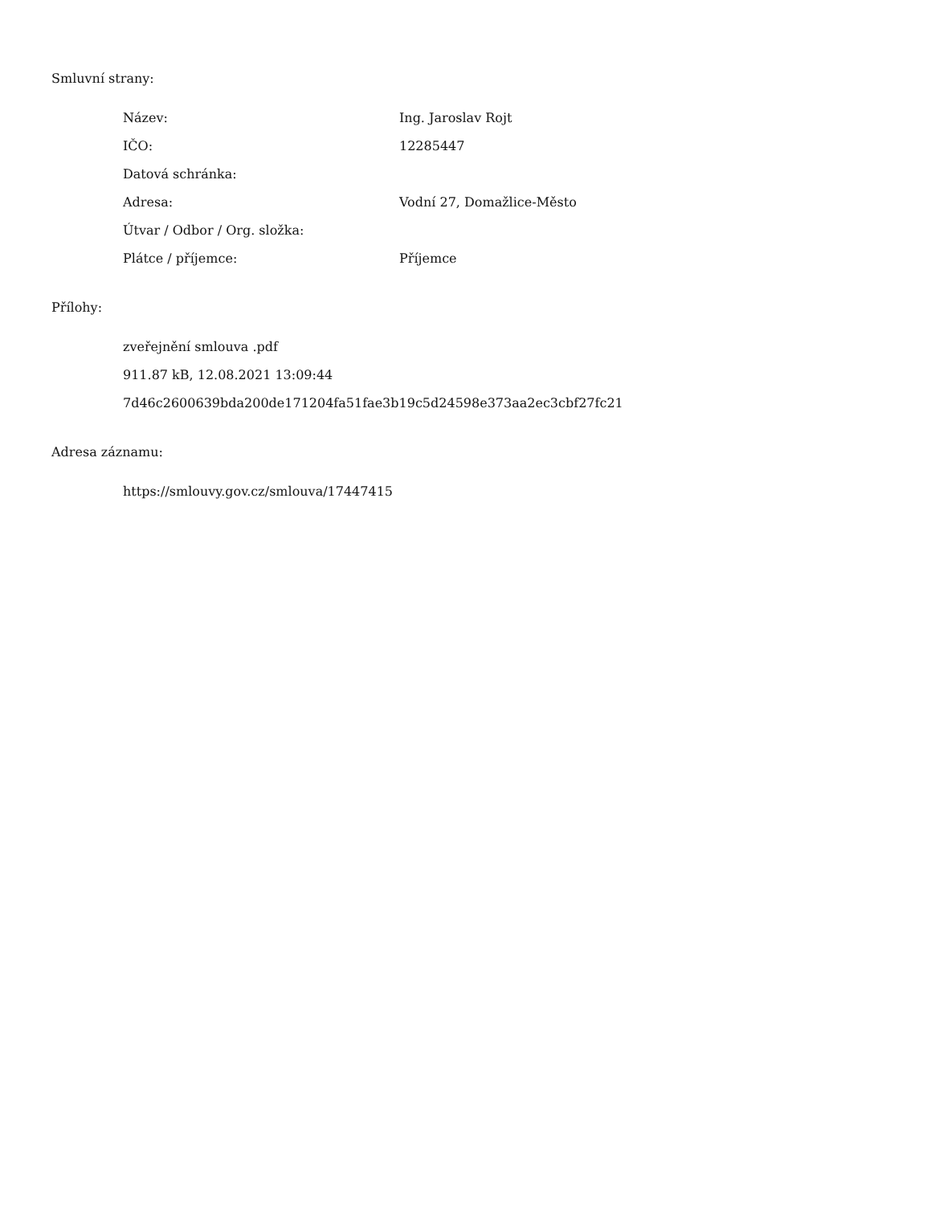Smluvní strany:
| Název: | Ing. Jaroslav Rojt |
| IČO: | 12285447 |
| Datová schránka: | |
| Adresa: | Vodní 27, Domažlice-Město |
| Útvar / Odbor / Org. složka: | |
| Plátce / příjemce: | Příjemce |
Přílohy:
zveřejnění smlouva .pdf
911.87 kB, 12.08.2021 13:09:44
7d46c2600639bda200de171204fa51fae3b19c5d24598e373aa2ec3cbf27fc21
Adresa záznamu:
https://smlouvy.gov.cz/smlouva/17447415